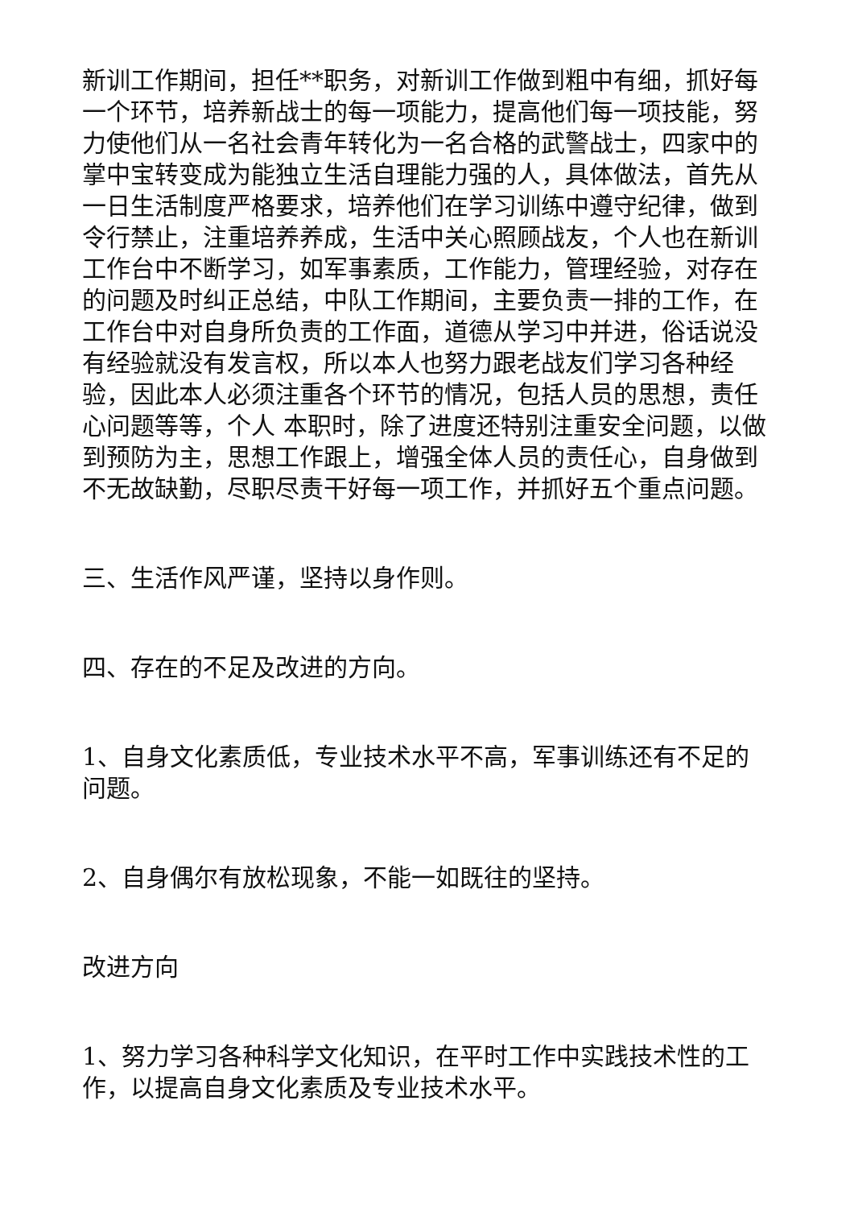新训工作期间，担任**职务，对新训工作做到粗中有细，抓好每一个环节，培养新战士的每一项能力，提高他们每一项技能，努力使他们从一名社会青年转化为一名合格的武警战士，四家中的掌中宝转变成为能独立生活自理能力强的人，具体做法，首先从一日生活制度严格要求，培养他们在学习训练中遵守纪律，做到令行禁止，注重培养养成，生活中关心照顾战友，个人也在新训工作台中不断学习，如军事素质，工作能力，管理经验，对存在的问题及时纠正总结，中队工作期间，主要负责一排的工作，在工作台中对自身所负责的工作面，道德从学习中并进，俗话说没有经验就没有发言权，所以本人也努力跟老战友们学习各种经验，因此本人必须注重各个环节的情况，包括人员的思想，责任心问题等等，个人 本职时，除了进度还特别注重安全问题，以做到预防为主，思想工作跟上，增强全体人员的责任心，自身做到不无故缺勤，尽职尽责干好每一项工作，并抓好五个重点问题。
三、生活作风严谨，坚持以身作则。
四、存在的不足及改进的方向。
1、自身文化素质低，专业技术水平不高，军事训练还有不足的问题。
2、自身偶尔有放松现象，不能一如既往的坚持。
改进方向
1、努力学习各种科学文化知识，在平时工作中实践技术性的工作，以提高自身文化素质及专业技术水平。